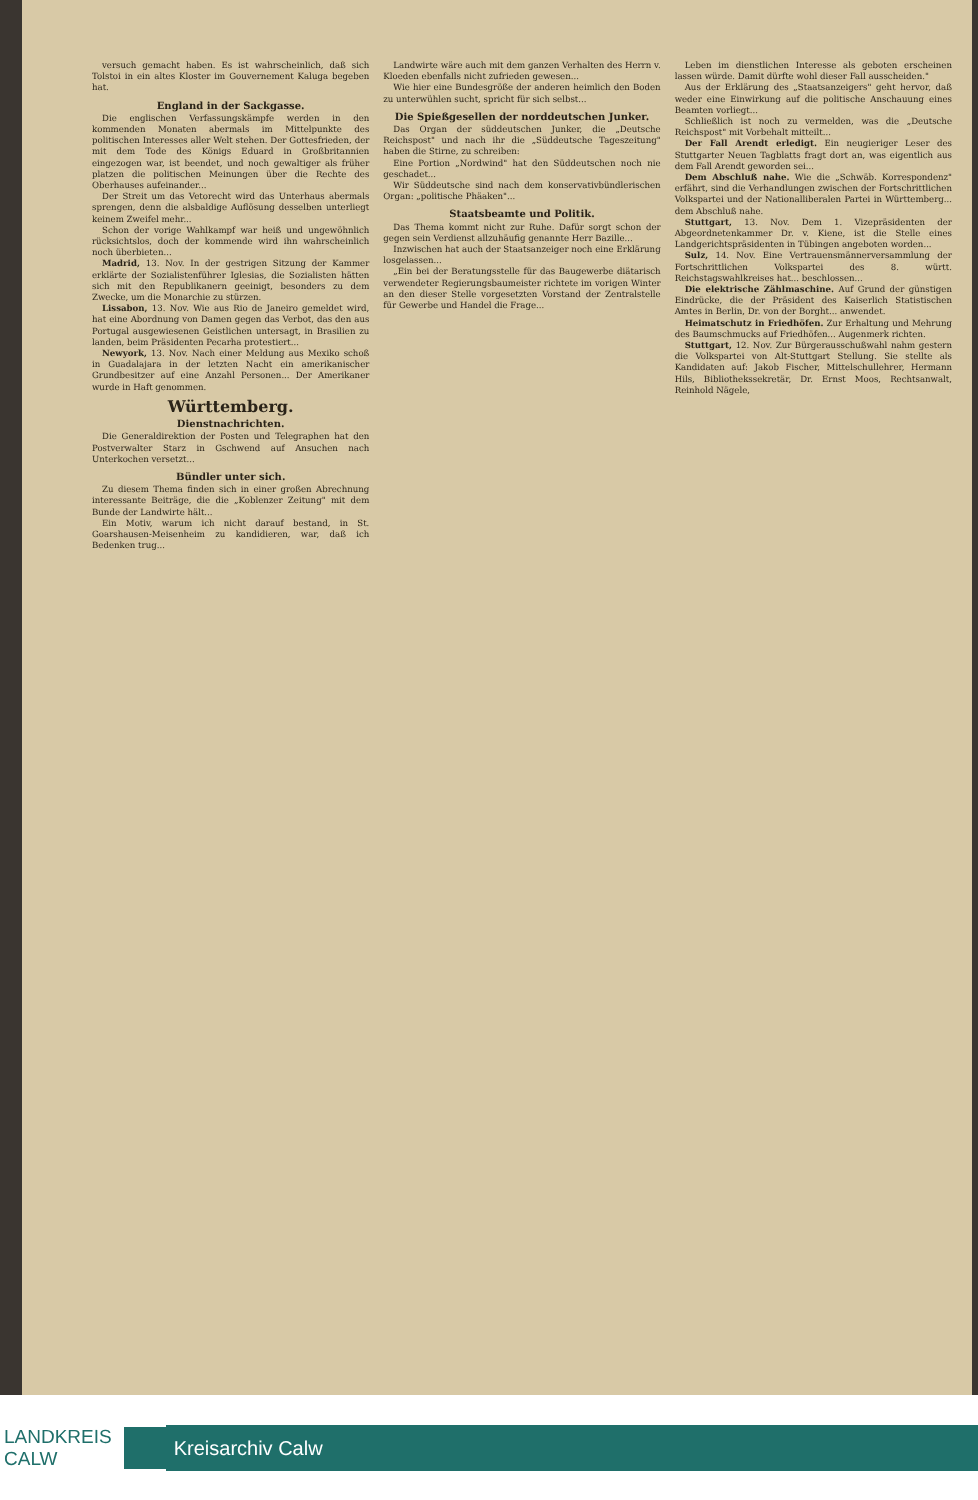versuch gemacht haben. Es ist wahrscheinlich, daß sich Tolstoi in ein altes Kloster im Gouvernement Kaluga begeben hat.
England in der Sackgasse.
Die englischen Verfassungskämpfe werden in den kommenden Monaten abermals im Mittelpunkte des politischen Interesses aller Welt stehen. Der Gottesfrieden, der mit dem Tode des Königs Eduard in Großbritannien eingezogen war, ist beendet, und noch gewaltiger als früher platzen die politischen Meinungen über die Rechte des Oberhauses aufeinander...
Der Streit um das Vetorecht wird das Unterhaus abermals sprengen, denn die alsbaldige Auflösung desselben unterliegt keinem Zweifel mehr...
Schon der vorige Wahlkampf war heiß und ungewöhnlich rücksichtslos, doch der kommende wird ihn wahrscheinlich noch überbieten...
Madrid, 13. Nov. In der gestrigen Sitzung der Kammer erklärte der Sozialistenführer Iglesias, die Sozialisten hätten sich mit den Republikanern geeinigt, besonders zu dem Zwecke, um die Monarchie zu stürzen.
Lissabon, 13. Nov. Wie aus Rio de Janeiro gemeldet wird, hat eine Abordnung von Damen gegen das Verbot, das den aus Portugal ausgewiesenen Geistlichen untersagt, in Brasilien zu landen, beim Präsidenten Pecarha protestiert...
Newyork, 13. Nov. Nach einer Meldung aus Mexiko schoß in Guadalajara in der letzten Nacht ein amerikanischer Grundbesitzer auf eine Anzahl Personen... Der Amerikaner wurde in Haft genommen.
Württemberg.
Dienstnachrichten.
Die Generaldirektion der Posten und Telegraphen hat den Postverwalter Starz in Gschwend auf Ansuchen nach Unterkochen versetzt...
Bündler unter sich.
Zu diesem Thema finden sich in einer großen Abrechnung interessante Beiträge, die die „Koblenzer Zeitung" mit dem Bunde der Landwirte hält...
Ein Motiv, warum ich nicht darauf bestand, in St. Goarshausen-Meisenheim zu kandidieren, war, daß ich Bedenken trug...
Landwirte wäre auch mit dem ganzen Verhalten des Herrn v. Kloeden ebenfalls nicht zufrieden gewesen...
Wie hier eine Bundesgröße der anderen heimlich den Boden zu unterwühlen sucht, spricht für sich selbst...
Die Spießgesellen der norddeutschen Junker.
Das Organ der süddeutschen Junker, die „Deutsche Reichspost" und nach ihr die „Süddeutsche Tageszeitung" haben die Stirne, zu schreiben:
Eine Portion „Nordwind" hat den Süddeutschen noch nie geschadet...
Wir Süddeutsche sind nach dem konservativbündlerischen Organ: „politische Phäaken"...
Staatsbeamte und Politik.
Das Thema kommt nicht zur Ruhe. Dafür sorgt schon der gegen sein Verdienst allzuhäufig genannte Herr Bazille...
Inzwischen hat auch der Staatsanzeiger noch eine Erklärung losgelassen...
„Ein bei der Beratungsstelle für das Baugewerbe diätarisch verwendeter Regierungsbaumeister richtete im vorigen Winter an den dieser Stelle vorgesetzten Vorstand der Zentralstelle für Gewerbe und Handel die Frage...
Leben im dienstlichen Interesse als geboten erscheinen lassen würde. Damit dürfte wohl dieser Fall ausscheiden."
Aus der Erklärung des „Staatsanzeigers" geht hervor, daß weder eine Einwirkung auf die politische Anschauung eines Beamten vorliegt...
Schließlich ist noch zu vermelden, was die „Deutsche Reichspost" mit Vorbehalt mitteilt...
Der Fall Arendt erledigt. Ein neugieriger Leser des Stuttgarter Neuen Tagblatts fragt dort an, was eigentlich aus dem Fall Arendt geworden sei...
Dem Abschluß nahe. Wie die „Schwäb. Korrespondenz" erfährt, sind die Verhandlungen zwischen der Fortschrittlichen Volkspartei und der Nationalliberalen Partei in Württemberg... dem Abschluß nahe.
Stuttgart, 13. Nov. Dem 1. Vizepräsidenten der Abgeordnetenkammer Dr. v. Kiene, ist die Stelle eines Landgerichtspräsidenten in Tübingen angeboten worden...
Sulz, 14. Nov. Eine Vertrauensmännerversammlung der Fortschrittlichen Volkspartei des 8. württ. Reichstagswahlkreises hat... beschlossen...
Die elektrische Zählmaschine. Auf Grund der günstigen Eindrücke, die der Präsident des Kaiserlich Statistischen Amtes in Berlin, Dr. von der Borght... anwendet.
Heimatschutz in Friedhöfen. Zur Erhaltung und Mehrung des Baumschmucks auf Friedhöfen... Augenmerk richten.
Stuttgart, 12. Nov. Zur Bürgerausschußwahl nahm gestern die Volkspartei von Alt-Stuttgart Stellung. Sie stellte als Kandidaten auf: Jakob Fischer, Mittelschullehrer, Hermann Hils, Bibliothekssekretär, Dr. Ernst Moos, Rechtsanwalt, Reinhold Nägele,
LANDKREIS
CALW
Kreisarchiv Calw